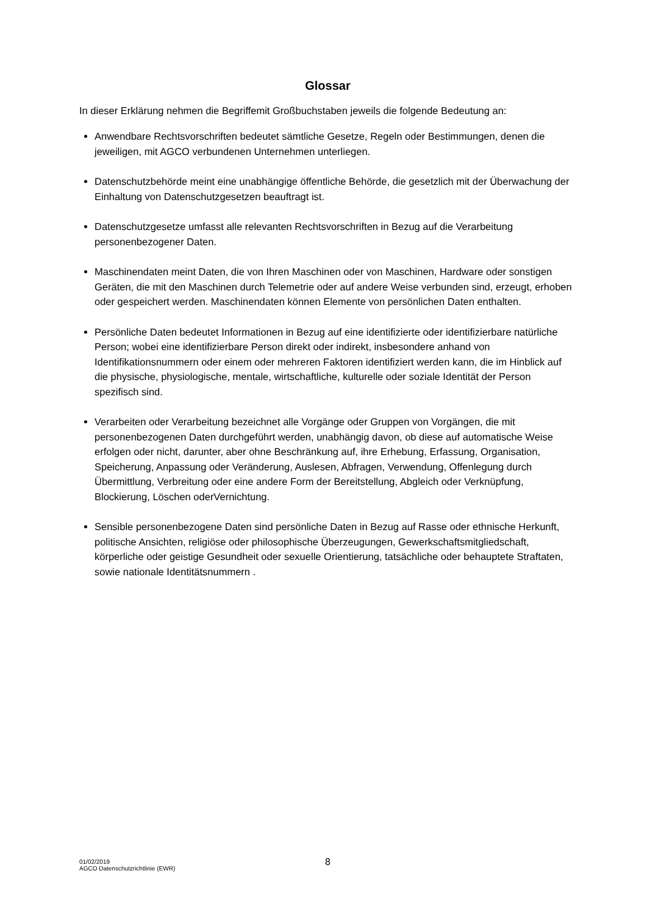Glossar
In dieser Erklärung nehmen die Begriffemit Großbuchstaben jeweils die folgende Bedeutung an:
Anwendbare Rechtsvorschriften bedeutet sämtliche Gesetze, Regeln oder Bestimmungen, denen die jeweiligen, mit AGCO verbundenen Unternehmen unterliegen.
Datenschutzbehörde meint eine unabhängige öffentliche Behörde, die gesetzlich mit der Überwachung der Einhaltung von Datenschutzgesetzen beauftragt ist.
Datenschutzgesetze umfasst alle relevanten Rechtsvorschriften in Bezug auf die Verarbeitung personenbezogener Daten.
Maschinendaten meint Daten, die von Ihren Maschinen oder von Maschinen, Hardware oder sonstigen Geräten, die mit den Maschinen durch Telemetrie oder auf andere Weise verbunden sind, erzeugt, erhoben oder gespeichert werden. Maschinendaten können Elemente von persönlichen Daten enthalten.
Persönliche Daten bedeutet Informationen in Bezug auf eine identifizierte oder identifizierbare natürliche Person; wobei eine identifizierbare Person direkt oder indirekt, insbesondere anhand von Identifikationsnummern oder einem oder mehreren Faktoren identifiziert werden kann, die im Hinblick auf die physische, physiologische, mentale, wirtschaftliche, kulturelle oder soziale Identität der Person spezifisch sind.
Verarbeiten oder Verarbeitung bezeichnet alle Vorgänge oder Gruppen von Vorgängen, die mit personenbezogenen Daten durchgeführt werden, unabhängig davon, ob diese auf automatische Weise erfolgen oder nicht, darunter, aber ohne Beschränkung auf, ihre Erhebung, Erfassung, Organisation, Speicherung, Anpassung oder Veränderung, Auslesen, Abfragen, Verwendung, Offenlegung durch Übermittlung, Verbreitung oder eine andere Form der Bereitstellung, Abgleich oder Verknüpfung, Blockierung, Löschen oderVernichtung.
Sensible personenbezogene Daten sind persönliche Daten in Bezug auf Rasse oder ethnische Herkunft, politische Ansichten, religiöse oder philosophische Überzeugungen, Gewerkschaftsmitgliedschaft, körperliche oder geistige Gesundheit oder sexuelle Orientierung, tatsächliche oder behauptete Straftaten, sowie nationale Identitätsnummern .
01/02/2019
AGCO Datenschutzrichtlinie (EWR)
8